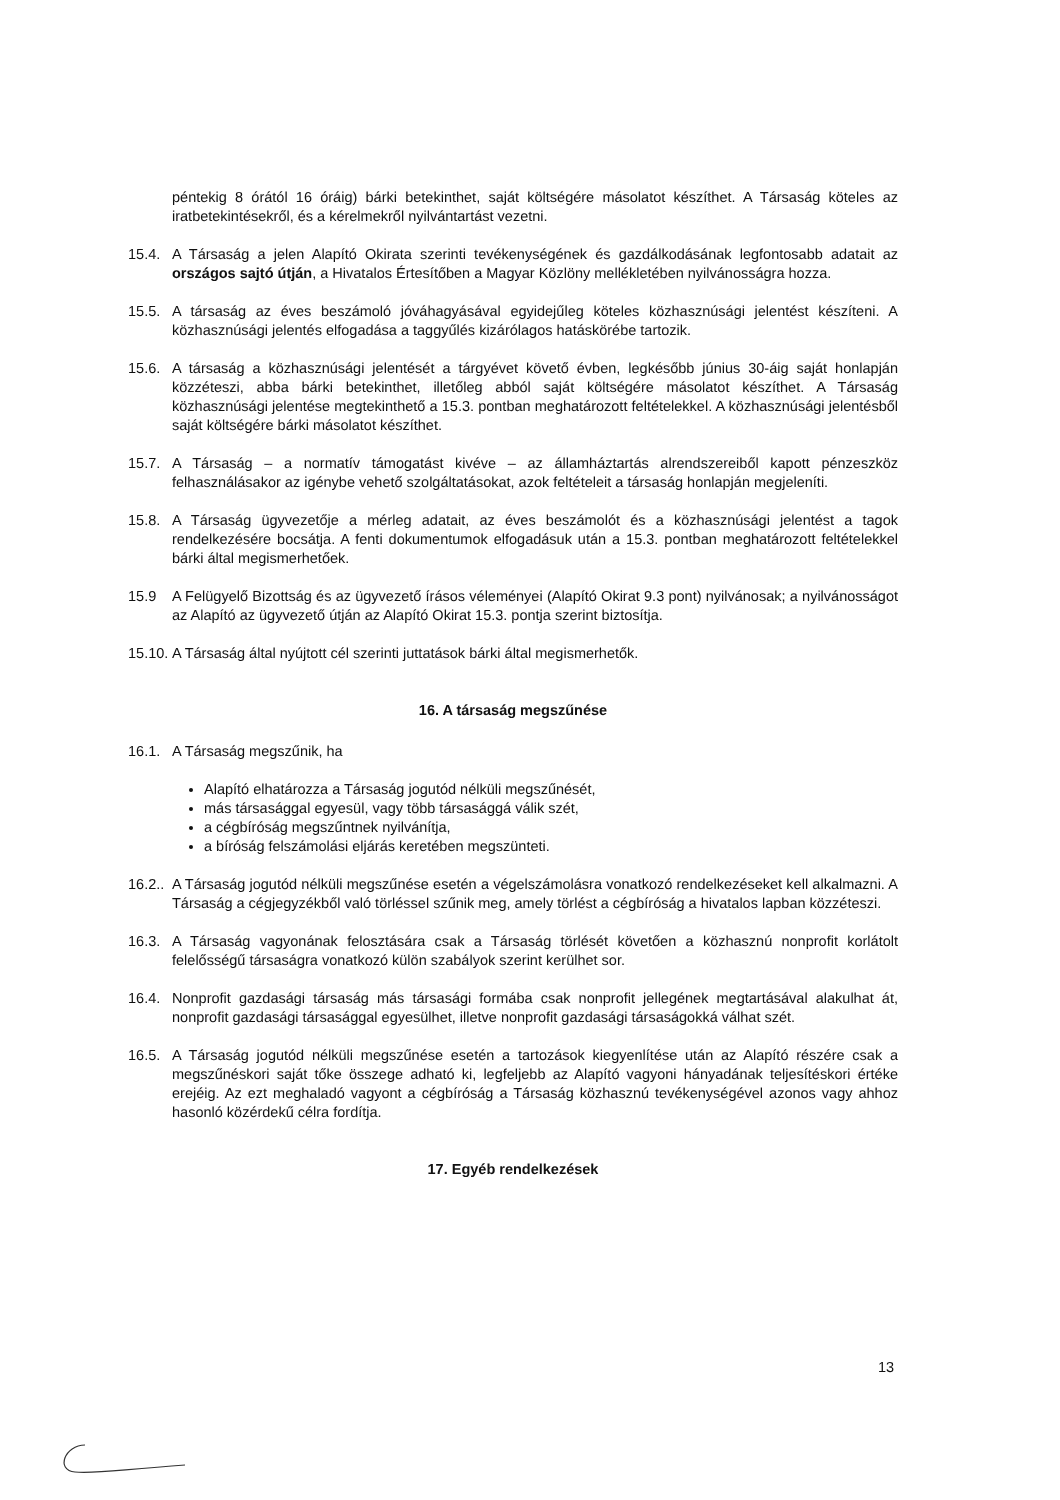péntekig 8 órától 16 óráig) bárki betekinthet, saját költségére másolatot készíthet. A Társaság köteles az iratbetekintésekről, és a kérelmekről nyilvántartást vezetni.
15.4. A Társaság a jelen Alapító Okirata szerinti tevékenységének és gazdálkodásának legfontosabb adatait az országos sajtó útján, a Hivatalos Értesítőben a Magyar Közlöny mellékletében nyilvánosságra hozza.
15.5. A társaság az éves beszámoló jóváhagyásával egyidejűleg köteles közhasznúsági jelentést készíteni. A közhasznúsági jelentés elfogadása a taggyűlés kizárólagos hatáskörébe tartozik.
15.6. A társaság a közhasznúsági jelentését a tárgyévet követő évben, legkésőbb június 30-áig saját honlapján közzéteszi, abba bárki betekinthet, illetőleg abból saját költségére másolatot készíthet. A Társaság közhasznúsági jelentése megtekinthető a 15.3. pontban meghatározott feltételekkel. A közhasznúsági jelentésből saját költségére bárki másolatot készíthet.
15.7. A Társaság – a normatív támogatást kivéve – az államháztartás alrendszereiből kapott pénzeszköz felhasználásakor az igénybe vehető szolgáltatásokat, azok feltételeit a társaság honlapján megjeleníti.
15.8. A Társaság ügyvezetője a mérleg adatait, az éves beszámolót és a közhasznúsági jelentést a tagok rendelkezésére bocsátja. A fenti dokumentumok elfogadásuk után a 15.3. pontban meghatározott feltételekkel bárki által megismerhetőek.
15.9 A Felügyelő Bizottság és az ügyvezető írásos véleményei (Alapító Okirat 9.3 pont) nyilvánosak; a nyilvánosságot az Alapító az ügyvezető útján az Alapító Okirat 15.3. pontja szerint biztosítja.
15.10.
A Társaság által nyújtott cél szerinti juttatások bárki által megismerhetők.
16. A társaság megszűnése
16.1. A Társaság megszűnik, ha
Alapító elhatározza a Társaság jogutód nélküli megszűnését,
más társasággal egyesül, vagy több társasággá válik szét,
a cégbíróság megszűntnek nyilvánítja,
a bíróság felszámolási eljárás keretében megszünteti.
16.2..
A Társaság jogutód nélküli megszűnése esetén a végelszámolásra vonatkozó rendelkezéseket kell alkalmazni. A Társaság a cégjegyzékből való törléssel szűnik meg, amely törlést a cégbíróság a hivatalos lapban közzéteszi.
16.3. A Társaság vagyonának felosztására csak a Társaság törlését követően a közhasznú nonprofit korlátolt felelősségű társaságra vonatkozó külön szabályok szerint kerülhet sor.
16.4. Nonprofit gazdasági társaság más társasági formába csak nonprofit jellegének megtartásával alakulhat át, nonprofit gazdasági társasággal egyesülhet, illetve nonprofit gazdasági társaságokká válhat szét.
16.5. A Társaság jogutód nélküli megszűnése esetén a tartozások kiegyenlítése után az Alapító részére csak a megszűnéskori saját tőke összege adható ki, legfeljebb az Alapító vagyoni hányadának teljesítéskori értéke erejéig. Az ezt meghaladó vagyont a cégbíróság a Társaság közhasznú tevékenységével azonos vagy ahhoz hasonló közérdekű célra fordítja.
17. Egyéb rendelkezések
13